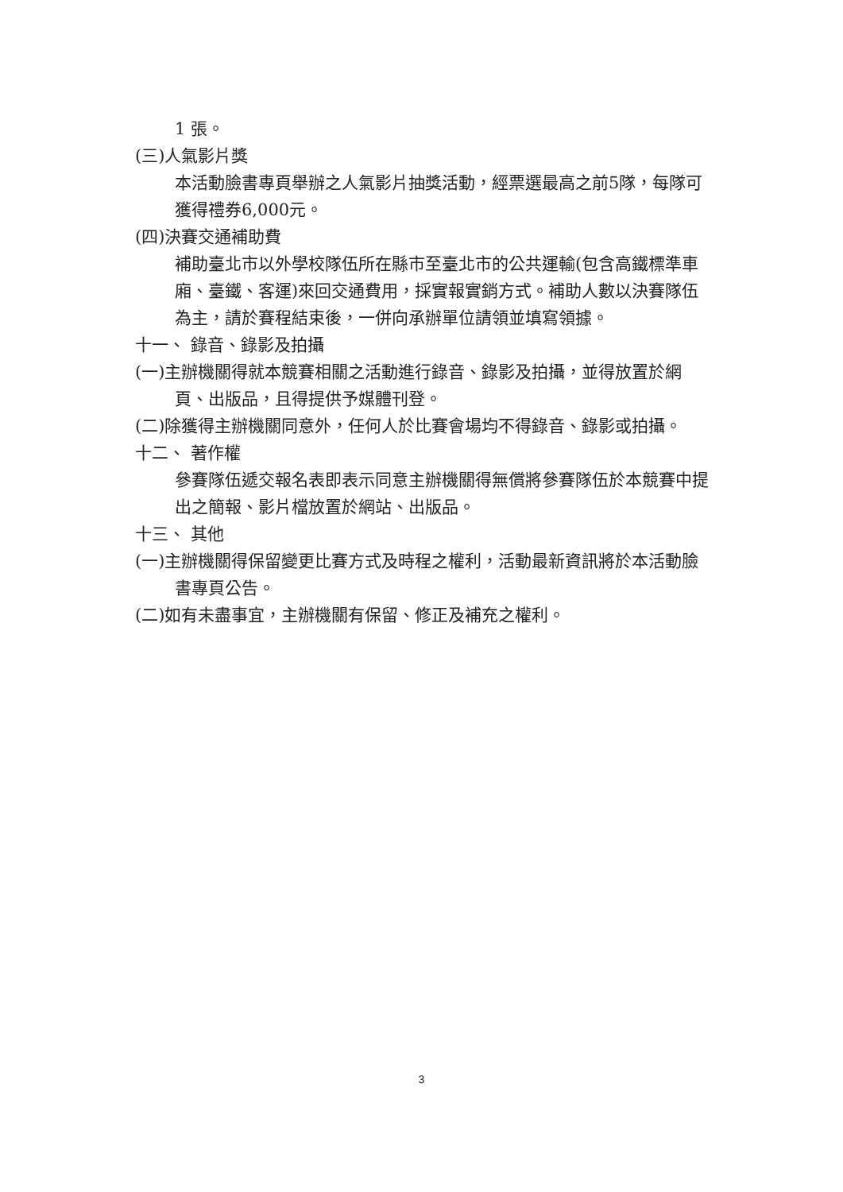1 張。
(三)人氣影片獎
本活動臉書專頁舉辦之人氣影片抽獎活動，經票選最高之前5隊，每隊可獲得禮券6,000元。
(四)決賽交通補助費
補助臺北市以外學校隊伍所在縣市至臺北市的公共運輸(包含高鐵標準車廂、臺鐵、客運)來回交通費用，採實報實銷方式。補助人數以決賽隊伍為主，請於賽程結束後，一併向承辦單位請領並填寫領據。
十一、 錄音、錄影及拍攝
(一)主辦機關得就本競賽相關之活動進行錄音、錄影及拍攝，並得放置於網頁、出版品，且得提供予媒體刊登。
(二)除獲得主辦機關同意外，任何人於比賽會場均不得錄音、錄影或拍攝。
十二、 著作權
參賽隊伍遞交報名表即表示同意主辦機關得無償將參賽隊伍於本競賽中提出之簡報、影片檔放置於網站、出版品。
十三、 其他
(一)主辦機關得保留變更比賽方式及時程之權利，活動最新資訊將於本活動臉書專頁公告。
(二)如有未盡事宜，主辦機關有保留、修正及補充之權利。
3